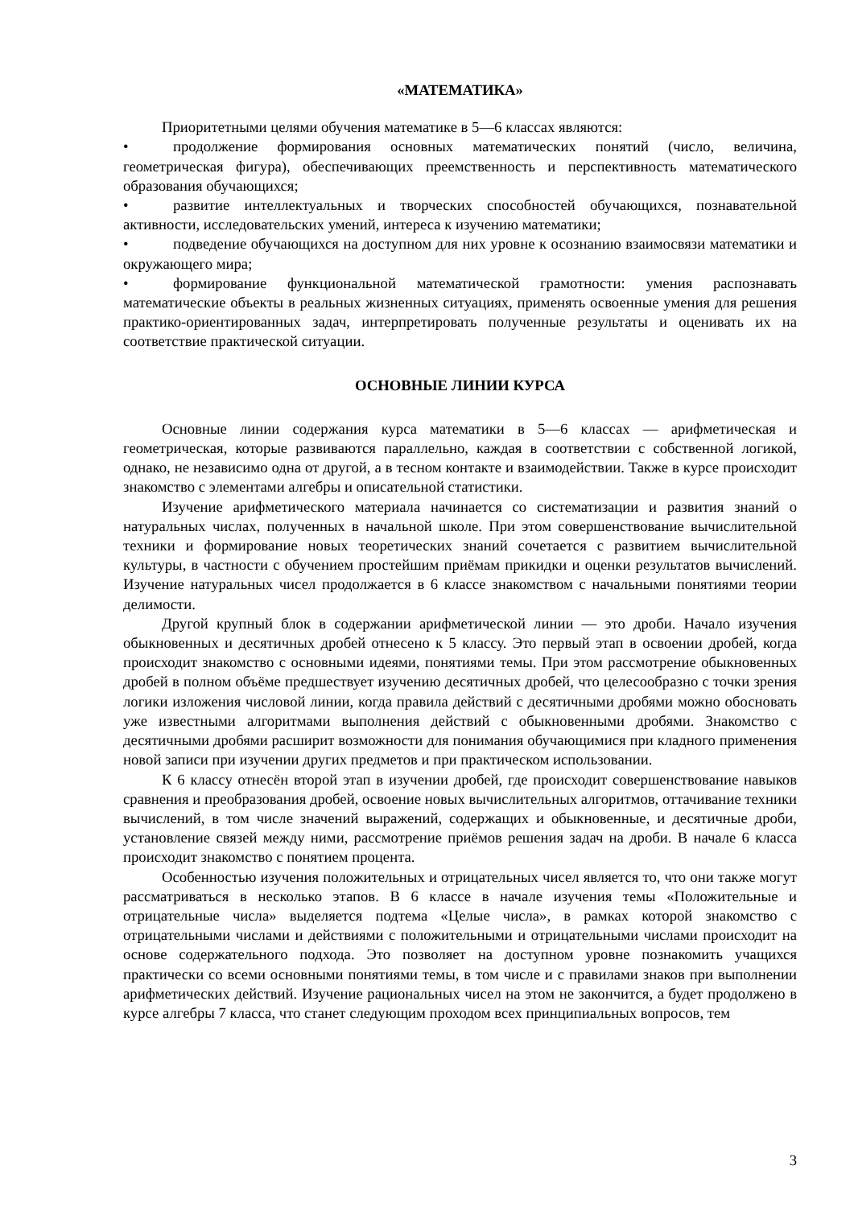«МАТЕМАТИКА»
Приоритетными целями обучения математике в 5—6 классах являются:
• продолжение формирования основных математических понятий (число, величина, геометрическая фигура), обеспечивающих преемственность и перспективность математического образования обучающихся;
• развитие интеллектуальных и творческих способностей обучающихся, познавательной активности, исследовательских умений, интереса к изучению математики;
• подведение обучающихся на доступном для них уровне к осознанию взаимосвязи математики и окружающего мира;
• формирование функциональной математической грамотности: умения распознавать математические объекты в реальных жизненных ситуациях, применять освоенные умения для решения практико-ориентированных задач, интерпретировать полученные результаты и оценивать их на соответствие практической ситуации.
ОСНОВНЫЕ ЛИНИИ КУРСА
Основные линии содержания курса математики в 5—6 классах — арифметическая и геометрическая, которые развиваются параллельно, каждая в соответствии с собственной логикой, однако, не независимо одна от другой, а в тесном контакте и взаимодействии. Также в курсе происходит знакомство с элементами алгебры и описательной статистики.
Изучение арифметического материала начинается со систематизации и развития знаний о натуральных числах, полученных в начальной школе. При этом совершенствование вычислительной техники и формирование новых теоретических знаний сочетается с развитием вычислительной культуры, в частности с обучением простейшим приёмам прикидки и оценки результатов вычислений. Изучение натуральных чисел продолжается в 6 классе знакомством с начальными понятиями теории делимости.
Другой крупный блок в содержании арифметической линии — это дроби. Начало изучения обыкновенных и десятичных дробей отнесено к 5 классу. Это первый этап в освоении дробей, когда происходит знакомство с основными идеями, понятиями темы. При этом рассмотрение обыкновенных дробей в полном объёме предшествует изучению десятичных дробей, что целесообразно с точки зрения логики изложения числовой линии, когда правила действий с десятичными дробями можно обосновать уже известными алгоритмами выполнения действий с обыкновенными дробями. Знакомство с десятичными дробями расширит возможности для понимания обучающимися при кладного применения новой записи при изучении других предметов и при практическом использовании.
К 6 классу отнесён второй этап в изучении дробей, где происходит совершенствование навыков сравнения и преобразования дробей, освоение новых вычислительных алгоритмов, оттачивание техники вычислений, в том числе значений выражений, содержащих и обыкновенные, и десятичные дроби, установление связей между ними, рассмотрение приёмов решения задач на дроби. В начале 6 класса происходит знакомство с понятием процента.
Особенностью изучения положительных и отрицательных чисел является то, что они также могут рассматриваться в несколько этапов. В 6 классе в начале изучения темы «Положительные и отрицательные числа» выделяется подтема «Целые числа», в рамках которой знакомство с отрицательными числами и действиями с положительными и отрицательными числами происходит на основе содержательного подхода. Это позволяет на доступном уровне познакомить учащихся практически со всеми основными понятиями темы, в том числе и с правилами знаков при выполнении арифметических действий. Изучение рациональных чисел на этом не закончится, а будет продолжено в курсе алгебры 7 класса, что станет следующим проходом всех принципиальных вопросов, тем
3